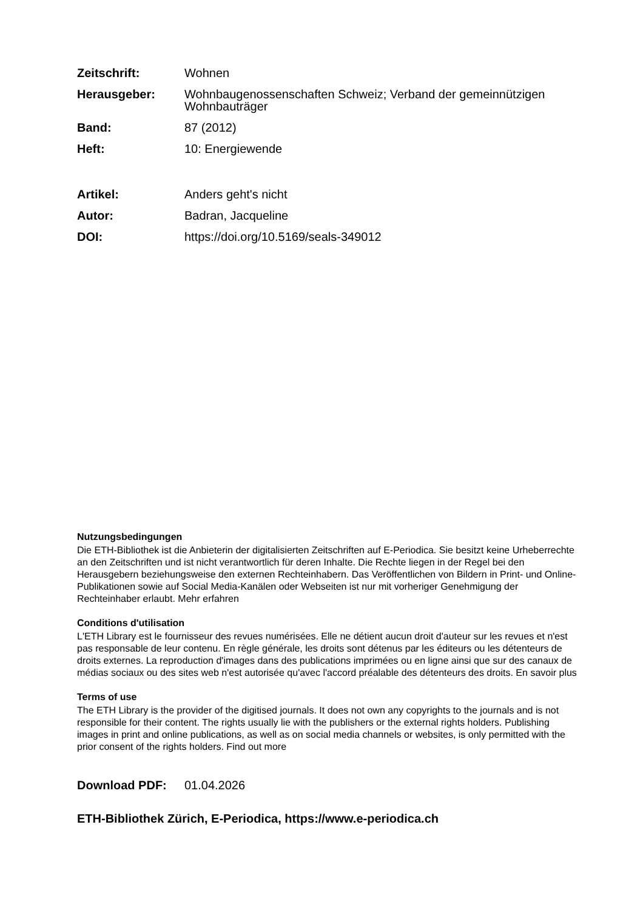Zeitschrift: Wohnen
Herausgeber: Wohnbaugenossenschaften Schweiz; Verband der gemeinnützigen Wohnbauträger
Band: 87 (2012)
Heft: 10: Energiewende
Artikel: Anders geht's nicht
Autor: Badran, Jacqueline
DOI: https://doi.org/10.5169/seals-349012
Nutzungsbedingungen
Die ETH-Bibliothek ist die Anbieterin der digitalisierten Zeitschriften auf E-Periodica. Sie besitzt keine Urheberrechte an den Zeitschriften und ist nicht verantwortlich für deren Inhalte. Die Rechte liegen in der Regel bei den Herausgebern beziehungsweise den externen Rechteinhabern. Das Veröffentlichen von Bildern in Print- und Online-Publikationen sowie auf Social Media-Kanälen oder Webseiten ist nur mit vorheriger Genehmigung der Rechteinhaber erlaubt. Mehr erfahren
Conditions d'utilisation
L'ETH Library est le fournisseur des revues numérisées. Elle ne détient aucun droit d'auteur sur les revues et n'est pas responsable de leur contenu. En règle générale, les droits sont détenus par les éditeurs ou les détenteurs de droits externes. La reproduction d'images dans des publications imprimées ou en ligne ainsi que sur des canaux de médias sociaux ou des sites web n'est autorisée qu'avec l'accord préalable des détenteurs des droits. En savoir plus
Terms of use
The ETH Library is the provider of the digitised journals. It does not own any copyrights to the journals and is not responsible for their content. The rights usually lie with the publishers or the external rights holders. Publishing images in print and online publications, as well as on social media channels or websites, is only permitted with the prior consent of the rights holders. Find out more
Download PDF: 01.04.2026
ETH-Bibliothek Zürich, E-Periodica, https://www.e-periodica.ch